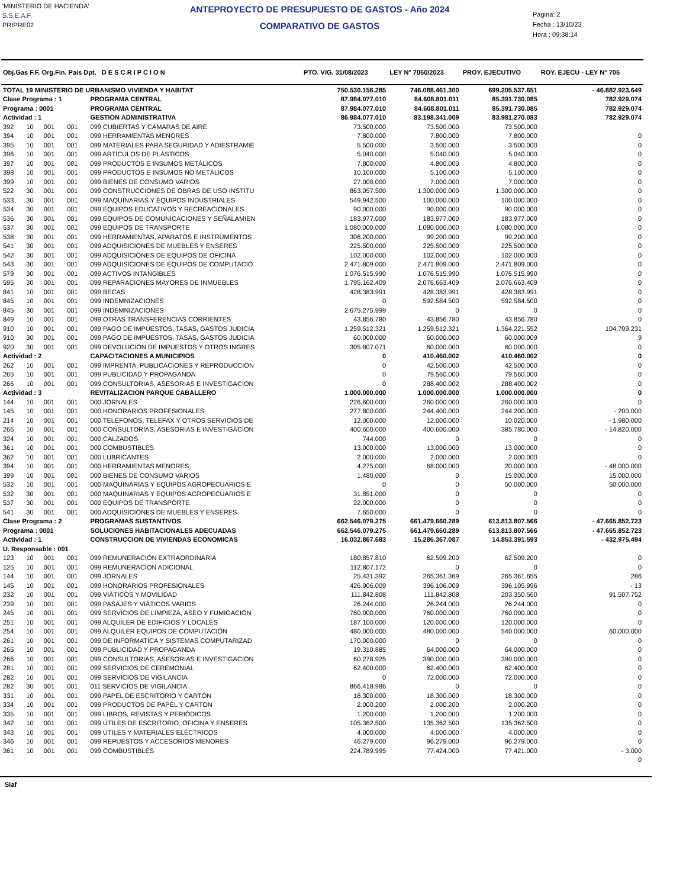'MINISTERIO DE HACIENDA'
S.S.E.A.F.
PRIPRE02
ANTEPROYECTO DE PRESUPUESTO DE GASTOS - Año 2024
COMPARATIVO DE GASTOS
Página: 2
Fecha : 13/10/23
Hora : 09:38:14
| Obj.Gas F.F. Org.Fin. País Dpt. D E S C R I P C I O N | | | | | PTO. VIG. 31/08/2023 | LEY N° 7050/2023 | PROY. EJECUTIVO | ROY. EJECU - LEY N° 705 |
| --- | --- | --- | --- | --- | --- | --- | --- | --- |
| TOTAL 19 MINISTERIO DE URBANISMO VIVIENDA Y HABITAT | | | | | 750.530.156.285 | 746.088.461.300 | 699.205.537.651 | - 46.882.923.649 |
| Clase Programa : 1 | | | | PROGRAMA CENTRAL | 87.984.077.010 | 84.608.801.011 | 85.391.730.085 | 782.929.074 |
| Programa : 0001 | | | | PROGRAMA CENTRAL | 87.984.077.010 | 84.608.801.011 | 85.391.730.085 | 782.929.074 |
| Actividad : 1 | | | | GESTION ADMINISTRATIVA | 86.984.077.010 | 83.198.341.009 | 83.981.270.083 | 782.929.074 |
| 392 | 10 | 001 | 001 | 099 CUBIERTAS Y CÁMARAS DE AIRE | 73.500.000 | 73.500.000 | 73.500.000 | |
| 394 | 10 | 001 | 001 | 099 HERRAMIENTAS MENORES | 7.800.000 | 7.800.000 | 7.800.000 | 0 |
| 395 | 10 | 001 | 001 | 099 MATERIALES PARA SEGURIDAD Y ADIESTRAMIE | 5.500.000 | 3.500.000 | 3.500.000 | 0 |
| 396 | 10 | 001 | 001 | 099 ARTÍCULOS DE PLÁSTICOS | 5.040.000 | 5.040.000 | 5.040.000 | 0 |
| 397 | 10 | 001 | 001 | 099 PRODUCTOS E INSUMOS METÁLICOS | 7.800.000 | 4.800.000 | 4.800.000 | 0 |
| 398 | 10 | 001 | 001 | 099 PRODUCTOS E INSUMOS NO METÁLICOS | 10.100.000 | 5.100.000 | 5.100.000 | 0 |
| 399 | 10 | 001 | 001 | 099 BIENES DE CONSUMO VARIOS | 27.000.000 | 7.000.000 | 7.000.000 | 0 |
| 522 | 30 | 001 | 001 | 099 CONSTRUCCIONES DE OBRAS DE USO INSTITU | 863.057.500 | 1.300.000.000 | 1.300.000.000 | 0 |
| 533 | 30 | 001 | 001 | 099 MAQUINARIAS Y EQUIPOS INDUSTRIALES | 549.942.500 | 100.000.000 | 100.000.000 | 0 |
| 534 | 30 | 001 | 001 | 099 EQUIPOS EDUCATIVOS Y RECREACIONALES | 90.000.000 | 90.000.000 | 90.000.000 | 0 |
| 536 | 30 | 001 | 001 | 099 EQUIPOS DE COMUNICACIONES Y SEÑALAMIEN | 183.977.000 | 183.977.000 | 183.977.000 | 0 |
| 537 | 30 | 001 | 001 | 099 EQUIPOS DE TRANSPORTE | 1.080.000.000 | 1.080.000.000 | 1.080.000.000 | 0 |
| 538 | 30 | 001 | 001 | 099 HERRAMIENTAS, APARATOS E INSTRUMENTOS | 306.200.000 | 99.200.000 | 99.200.000 | 0 |
| 541 | 30 | 001 | 001 | 099 ADQUISICIONES DE MUEBLES Y ENSERES | 225.500.000 | 225.500.000 | 225.500.000 | 0 |
| 542 | 30 | 001 | 001 | 099 ADQUISICIONES DE EQUIPOS DE OFICINA | 102.000.000 | 102.000.000 | 102.000.000 | 0 |
| 543 | 30 | 001 | 001 | 099 ADQUISICIONES DE EQUIPOS DE COMPUTACIÓ | 2.471.809.000 | 2.471.809.000 | 2.471.809.000 | 0 |
| 579 | 30 | 001 | 001 | 099 ACTIVOS INTANGIBLES | 1.076.515.990 | 1.076.515.990 | 1.076.515.990 | 0 |
| 595 | 30 | 001 | 001 | 099 REPARACIONES MAYORES DE INMUEBLES | 1.795.162.409 | 2.076.663.409 | 2.076.663.409 | 0 |
| 841 | 10 | 001 | 001 | 099 BECAS | 428.383.991 | 428.383.991 | 428.383.991 | 0 |
| 845 | 10 | 001 | 001 | 099 INDEMNIZACIONES | 0 | 592.584.500 | 592.584.500 | 0 |
| 845 | 30 | 001 | 001 | 099 INDEMNIZACIONES | 2.675.275.999 | 0 | 0 | 0 |
| 849 | 10 | 001 | 001 | 099 OTRAS TRANSFERENCIAS CORRIENTES | 43.856.780 | 43.856.780 | 43.856.780 | 0 |
| 910 | 10 | 001 | 001 | 099 PAGO DE IMPUESTOS, TASAS, GASTOS JUDICIA | 1.259.512.321 | 1.259.512.321 | 1.364.221.552 | 104.709.231 |
| 910 | 30 | 001 | 001 | 099 PAGO DE IMPUESTOS, TASAS, GASTOS JUDICIA | 60.000.000 | 60.000.000 | 60.000.009 | 9 |
| 920 | 30 | 001 | 001 | 099 DEVOLUCIÓN DE IMPUESTOS Y OTROS INGRES | 305.807.071 | 60.000.000 | 60.000.000 | 0 |
| Actividad : 2 | | | | CAPACITACIONES A MUNICIPIOS | 0 | 410.460.002 | 410.460.002 | 0 |
| 262 | 10 | 001 | 001 | 099 IMPRENTA, PUBLICACIONES Y REPRODUCCION | 0 | 42.500.000 | 42.500.000 | 0 |
| 265 | 10 | 001 | 001 | 099 PUBLICIDAD Y PROPAGANDA | 0 | 79.560.000 | 79.560.000 | 0 |
| 266 | 10 | 001 | 001 | 099 CONSULTORIAS, ASESORIAS E INVESTIGACION | 0 | 288.400.002 | 288.400.002 | 0 |
| Actividad : 3 | | | | REVITALIZACION PARQUE CABALLERO | 1.000.000.000 | 1.000.000.000 | 1.000.000.000 | 0 |
| 144 | 10 | 001 | 001 | 000 JORNALES | 226.600.000 | 260.000.000 | 260.000.000 | 0 |
| 145 | 10 | 001 | 001 | 000 HONORARIOS PROFESIONALES | 277.800.000 | 244.400.000 | 244.200.000 | - 200.000 |
| 214 | 10 | 001 | 001 | 000 TELÉFONOS, TELEFAX Y OTROS SERVICIOS DE | 12.000.000 | 12.000.000 | 10.020.000 | - 1.980.000 |
| 266 | 10 | 001 | 001 | 000 CONSULTORIAS, ASESORIAS E INVESTIGACION | 400.600.000 | 400.600.000 | 385.780.000 | - 14.820.000 |
| 324 | 10 | 001 | 001 | 000 CALZADOS | 744.000 | 0 | 0 | 0 |
| 361 | 10 | 001 | 001 | 000 COMBUSTIBLES | 13.000.000 | 13.000.000 | 13.000.000 | 0 |
| 362 | 10 | 001 | 001 | 000 LUBRICANTES | 2.000.000 | 2.000.000 | 2.000.000 | 0 |
| 394 | 10 | 001 | 001 | 000 HERRAMIENTAS MENORES | 4.275.000 | 68.000.000 | 20.000.000 | - 48.000.000 |
| 399 | 10 | 001 | 001 | 000 BIENES DE CONSUMO VARIOS | 1.480.000 | 0 | 15.000.000 | 15.000.000 |
| 532 | 10 | 001 | 001 | 000 MAQUINARIAS Y EQUIPOS AGROPECUARIOS E | 0 | 0 | 50.000.000 | 50.000.000 |
| 532 | 30 | 001 | 001 | 000 MAQUINARIAS Y EQUIPOS AGROPECUARIOS E | 31.851.000 | 0 | 0 | 0 |
| 537 | 30 | 001 | 001 | 000 EQUIPOS DE TRANSPORTE | 22.000.000 | 0 | 0 | 0 |
| 541 | 30 | 001 | 001 | 000 ADQUISICIONES DE MUEBLES Y ENSERES | 7.650.000 | 0 | 0 | 0 |
| Clase Programa : 2 | | | | PROGRAMAS SUSTANTIVOS | 662.546.079.275 | 661.479.660.289 | 613.813.807.566 | - 47.665.852.723 |
| Programa : 0001 | | | | SOLUCIONES HABITACIONALES ADECUADAS | 662.546.079.275 | 661.479.660.289 | 613.813.807.566 | - 47.665.852.723 |
| Actividad : 1 | | | | CONSTRUCCION DE VIVIENDAS ECONOMICAS | 16.032.867.683 | 15.286.367.087 | 14.853.391.593 | - 432.975.494 |
| U. Responsable : 001 | | | | | | | | |
| 123 | 10 | 001 | 001 | 099 REMUNERACIÓN EXTRAORDINARIA | 180.857.810 | 62.509.200 | 62.509.200 | 0 |
| 125 | 10 | 001 | 001 | 099 REMUNERACION ADICIONAL | 112.807.172 | 0 | 0 | 0 |
| 144 | 10 | 001 | 001 | 099 JORNALES | 25.431.392 | 265.361.369 | 265.361.655 | 286 |
| 145 | 10 | 001 | 001 | 099 HONORARIOS PROFESIONALES | 426.906.009 | 396.106.009 | 396.105.996 | - 13 |
| 232 | 10 | 001 | 001 | 099 VIÁTICOS Y MOVILIDAD | 111.842.808 | 111.842.808 | 203.350.560 | 91.507.752 |
| 239 | 10 | 001 | 001 | 099 PASAJES Y VIÁTICOS VARIOS | 26.244.000 | 26.244.000 | 26.244.000 | 0 |
| 245 | 10 | 001 | 001 | 099 SERVICIOS DE LIMPIEZA, ASEO Y FUMIGACIÓN | 760.000.000 | 760.000.000 | 760.000.000 | 0 |
| 251 | 10 | 001 | 001 | 099 ALQUILER DE EDIFICIOS Y LOCALES | 187.100.000 | 120.000.000 | 120.000.000 | 0 |
| 254 | 10 | 001 | 001 | 099 ALQUILER EQUIPOS DE COMPUTACIÓN | 480.000.000 | 480.000.000 | 540.000.000 | 60.000.000 |
| 261 | 10 | 001 | 001 | 099 DE INFORMATICA Y SISTEMAS COMPUTARIZAD | 170.000.000 | 0 | 0 | 0 |
| 265 | 10 | 001 | 001 | 099 PUBLICIDAD Y PROPAGANDA | 19.310.885 | 64.000.000 | 64.000.000 | 0 |
| 266 | 10 | 001 | 001 | 099 CONSULTORIAS, ASESORIAS E INVESTIGACION | 60.278.925 | 390.000.000 | 390.000.000 | 0 |
| 281 | 10 | 001 | 001 | 099 SERVICIOS DE CEREMONIAL | 62.400.000 | 62.400.000 | 62.400.000 | 0 |
| 282 | 10 | 001 | 001 | 099 SERVICIOS DE VIGILANCIA | 0 | 72.000.000 | 72.000.000 | 0 |
| 282 | 30 | 001 | 001 | 011 SERVICIOS DE VIGILANCIA | 866.418.986 | 0 | 0 | 0 |
| 331 | 10 | 001 | 001 | 099 PAPEL DE ESCRITORIO Y CARTÓN | 18.300.000 | 18.300.000 | 18.300.000 | 0 |
| 334 | 10 | 001 | 001 | 099 PRODUCTOS DE PAPEL Y CARTON | 2.000.200 | 2.000.200 | 2.000.200 | 0 |
| 335 | 10 | 001 | 001 | 099 LIBROS, REVISTAS Y PERIÓDICOS | 1.200.000 | 1.200.000 | 1.200.000 | 0 |
| 342 | 10 | 001 | 001 | 099 ÚTILES DE ESCRITORIO, OFICINA Y ENSERES | 105.362.500 | 135.362.500 | 135.362.500 | 0 |
| 343 | 10 | 001 | 001 | 099 ÚTILES Y MATERIALES ELÉCTRICOS | 4.000.000 | 4.000.000 | 4.000.000 | 0 |
| 346 | 10 | 001 | 001 | 099 REPUESTOS Y ACCESORIOS MENORES | 46.279.000 | 96.279.000 | 96.279.000 | 0 |
| 361 | 10 | 001 | 001 | 099 COMBUSTIBLES | 224.789.995 | 77.424.000 | 77.421.000 | - 3.000 |
| | | | | | | | | 0 |
Siaf